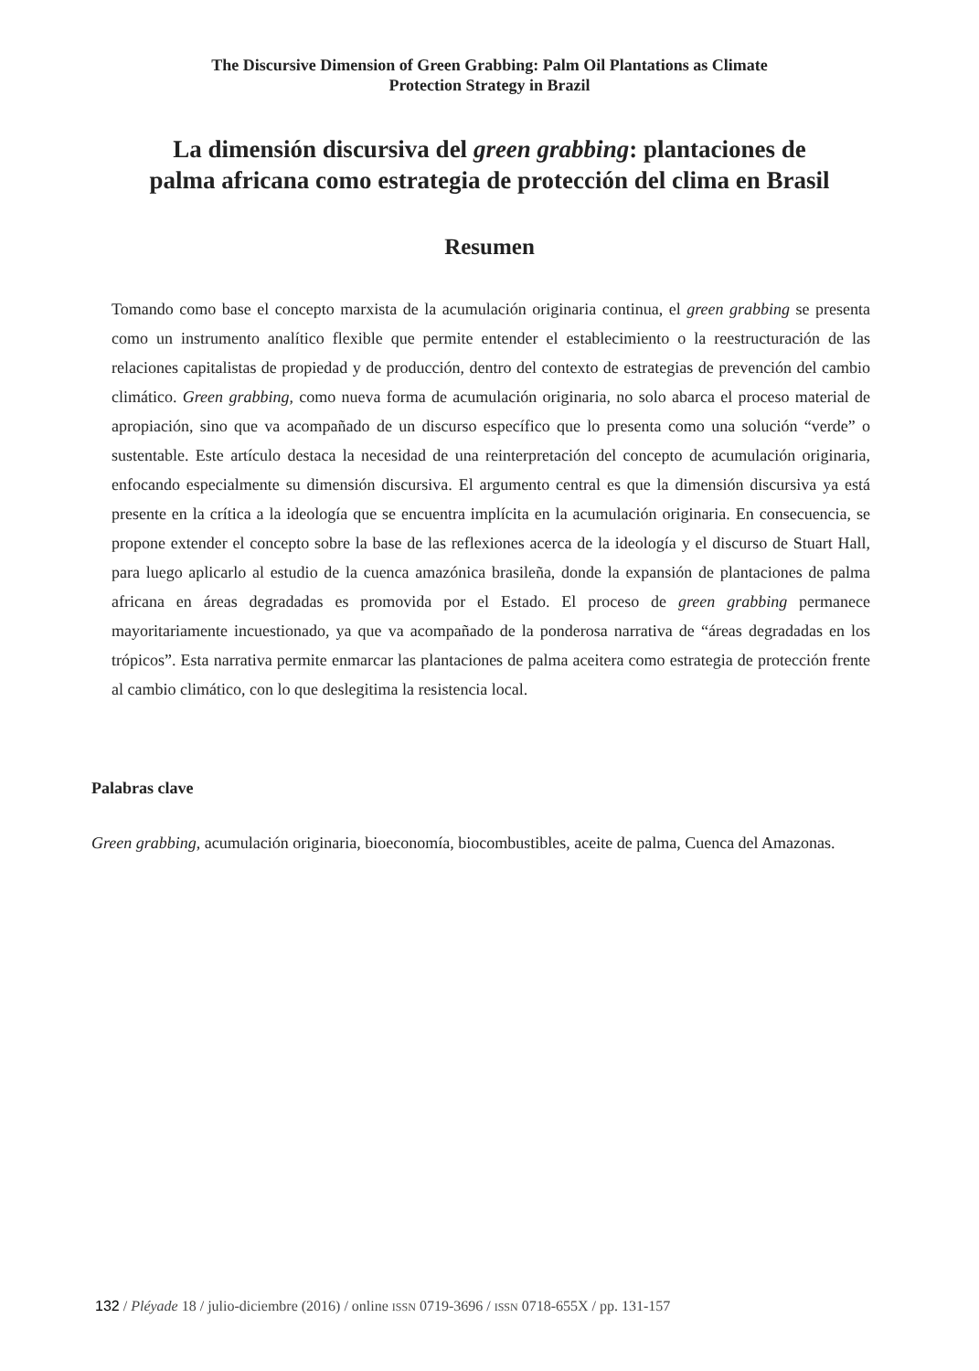The Discursive Dimension of Green Grabbing: Palm Oil Plantations as Climate
Protection Strategy in Brazil
La dimensión discursiva del green grabbing: plantaciones de
palma africana como estrategia de protección del clima en Brasil
Resumen
Tomando como base el concepto marxista de la acumulación originaria continua, el green grabbing se presenta como un instrumento analítico flexible que permite entender el establecimiento o la reestructuración de las relaciones capitalistas de propiedad y de producción, dentro del contexto de estrategias de prevención del cambio climático. Green grabbing, como nueva forma de acumulación originaria, no solo abarca el proceso material de apropiación, sino que va acompañado de un discurso específico que lo presenta como una solución “verde” o sustentable. Este artículo destaca la necesidad de una reinterpretación del concepto de acumulación originaria, enfocando especialmente su dimensión discursiva. El argumento central es que la dimensión discursiva ya está presente en la crítica a la ideología que se encuentra implícita en la acumulación originaria. En consecuencia, se propone extender el concepto sobre la base de las reflexiones acerca de la ideología y el discurso de Stuart Hall, para luego aplicarlo al estudio de la cuenca amazónica brasileña, donde la expansión de plantaciones de palma africana en áreas degradadas es promovida por el Estado. El proceso de green grabbing permanece mayoritariamente incuestionado, ya que va acompañado de la ponderosa narrativa de “áreas degradadas en los trópicos”. Esta narrativa permite enmarcar las plantaciones de palma aceitera como estrategia de protección frente al cambio climático, con lo que deslegitima la resistencia local.
Palabras clave
Green grabbing, acumulación originaria, bioeconomía, biocombustibles, aceite de palma, Cuenca del Amazonas.
132 / Pléyade 18 / julio-diciembre (2016) / online ISSN 0719-3696 / ISSN 0718-655X / pp. 131-157